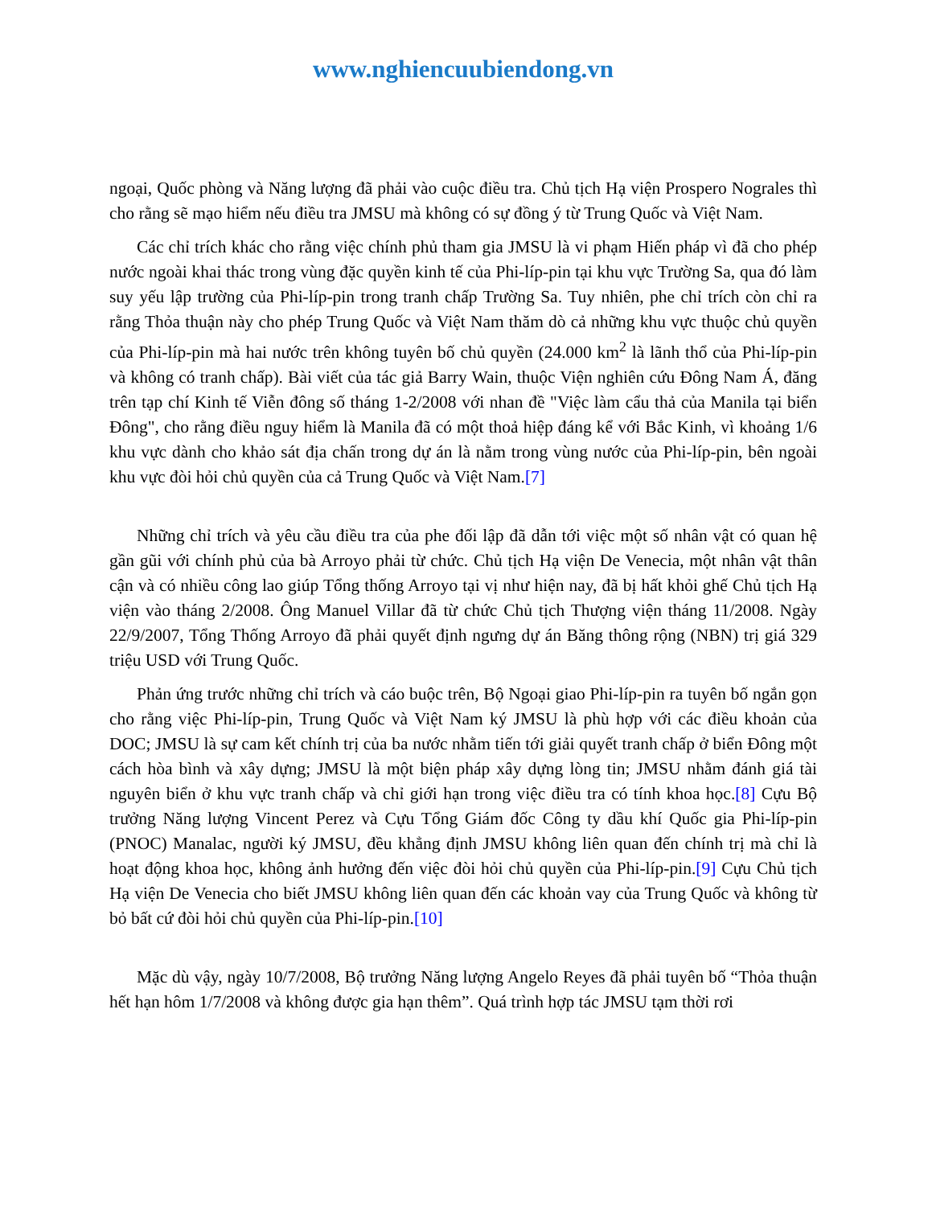www.nghiencuubiendong.vn
ngoại, Quốc phòng và Năng lượng đã phải vào cuộc điều tra. Chủ tịch Hạ viện Prospero Nograles thì cho rằng sẽ mạo hiểm nếu điều tra JMSU mà không có sự đồng ý từ Trung Quốc và Việt Nam.
Các chỉ trích khác cho rằng việc chính phủ tham gia JMSU là vi phạm Hiến pháp vì đã cho phép nước ngoài khai thác trong vùng đặc quyền kinh tế của Phi-líp-pin tại khu vực Trường Sa, qua đó làm suy yếu lập trường của Phi-líp-pin trong tranh chấp Trường Sa. Tuy nhiên, phe chỉ trích còn chỉ ra rằng Thỏa thuận này cho phép Trung Quốc và Việt Nam thăm dò cả những khu vực thuộc chủ quyền của Phi-líp-pin mà hai nước trên không tuyên bố chủ quyền (24.000 km<sup>2</sup> là lãnh thổ của Phi-líp-pin và không có tranh chấp). Bài viết của tác giả Barry Wain, thuộc Viện nghiên cứu Đông Nam Á, đăng trên tạp chí Kinh tế Viễn đông số tháng 1-2/2008 với nhan đề "Việc làm cẩu thả của Manila tại biển Đông", cho rằng điều nguy hiểm là Manila đã có một thoả hiệp đáng kể với Bắc Kinh, vì khoảng 1/6 khu vực dành cho khảo sát địa chấn trong dự án là nằm trong vùng nước của Phi-líp-pin, bên ngoài khu vực đòi hỏi chủ quyền của cả Trung Quốc và Việt Nam.[7]
Những chỉ trích và yêu cầu điều tra của phe đối lập đã dẫn tới việc một số nhân vật có quan hệ gần gũi với chính phủ của bà Arroyo phải từ chức. Chủ tịch Hạ viện De Venecia, một nhân vật thân cận và có nhiều công lao giúp Tổng thống Arroyo tại vị như hiện nay, đã bị hất khỏi ghế Chủ tịch Hạ viện vào tháng 2/2008. Ông Manuel Villar đã từ chức Chủ tịch Thượng viện tháng 11/2008. Ngày 22/9/2007, Tổng Thống Arroyo đã phải quyết định ngưng dự án Băng thông rộng (NBN) trị giá 329 triệu USD với Trung Quốc.
Phản ứng trước những chỉ trích và cáo buộc trên, Bộ Ngoại giao Phi-líp-pin ra tuyên bố ngắn gọn cho rằng việc Phi-líp-pin, Trung Quốc và Việt Nam ký JMSU là phù hợp với các điều khoản của DOC; JMSU là sự cam kết chính trị của ba nước nhằm tiến tới giải quyết tranh chấp ở biển Đông một cách hòa bình và xây dựng; JMSU là một biện pháp xây dựng lòng tin; JMSU nhằm đánh giá tài nguyên biển ở khu vực tranh chấp và chỉ giới hạn trong việc điều tra có tính khoa học.[8] Cựu Bộ trưởng Năng lượng Vincent Perez và Cựu Tổng Giám đốc Công ty dầu khí Quốc gia Phi-líp-pin (PNOC) Manalac, người ký JMSU, đều khẳng định JMSU không liên quan đến chính trị mà chỉ là hoạt động khoa học, không ảnh hưởng đến việc đòi hỏi chủ quyền của Phi-líp-pin.[9] Cựu Chủ tịch Hạ viện De Venecia cho biết JMSU không liên quan đến các khoản vay của Trung Quốc và không từ bỏ bất cứ đòi hỏi chủ quyền của Phi-líp-pin.[10]
Mặc dù vậy, ngày 10/7/2008, Bộ trưởng Năng lượng Angelo Reyes đã phải tuyên bố “Thỏa thuận hết hạn hôm 1/7/2008 và không được gia hạn thêm”. Quá trình hợp tác JMSU tạm thời rơi